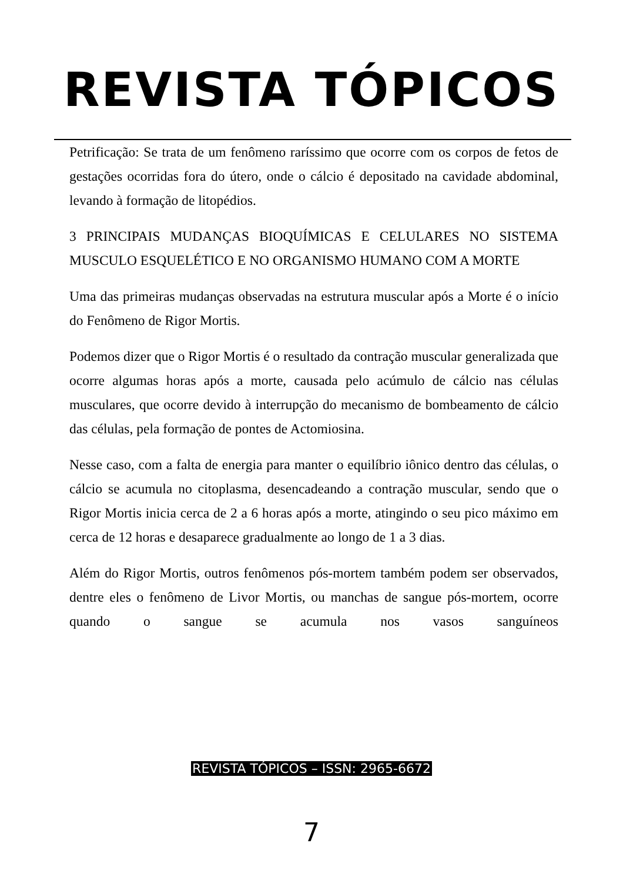REVISTA TÓPICOS
Petrificação: Se trata de um fenômeno raríssimo que ocorre com os corpos de fetos de gestações ocorridas fora do útero, onde o cálcio é depositado na cavidade abdominal, levando à formação de litopédios.
3 PRINCIPAIS MUDANÇAS BIOQUÍMICAS E CELULARES NO SISTEMA MUSCULO ESQUELÉTICO E NO ORGANISMO HUMANO COM A MORTE
Uma das primeiras mudanças observadas na estrutura muscular após a Morte é o início do Fenômeno de Rigor Mortis.
Podemos dizer que o Rigor Mortis é o resultado da contração muscular generalizada que ocorre algumas horas após a morte, causada pelo acúmulo de cálcio nas células musculares, que ocorre devido à interrupção do mecanismo de bombeamento de cálcio das células, pela formação de pontes de Actomiosina.
Nesse caso, com a falta de energia para manter o equilíbrio iônico dentro das células, o cálcio se acumula no citoplasma, desencadeando a contração muscular, sendo que o Rigor Mortis inicia cerca de 2 a 6 horas após a morte, atingindo o seu pico máximo em cerca de 12 horas e desaparece gradualmente ao longo de 1 a 3 dias.
Além do Rigor Mortis, outros fenômenos pós-mortem também podem ser observados, dentre eles o fenômeno de Livor Mortis, ou manchas de sangue pós-mortem, ocorre quando o sangue se acumula nos vasos sanguíneos
REVISTA TÓPICOS – ISSN: 2965-6672
7